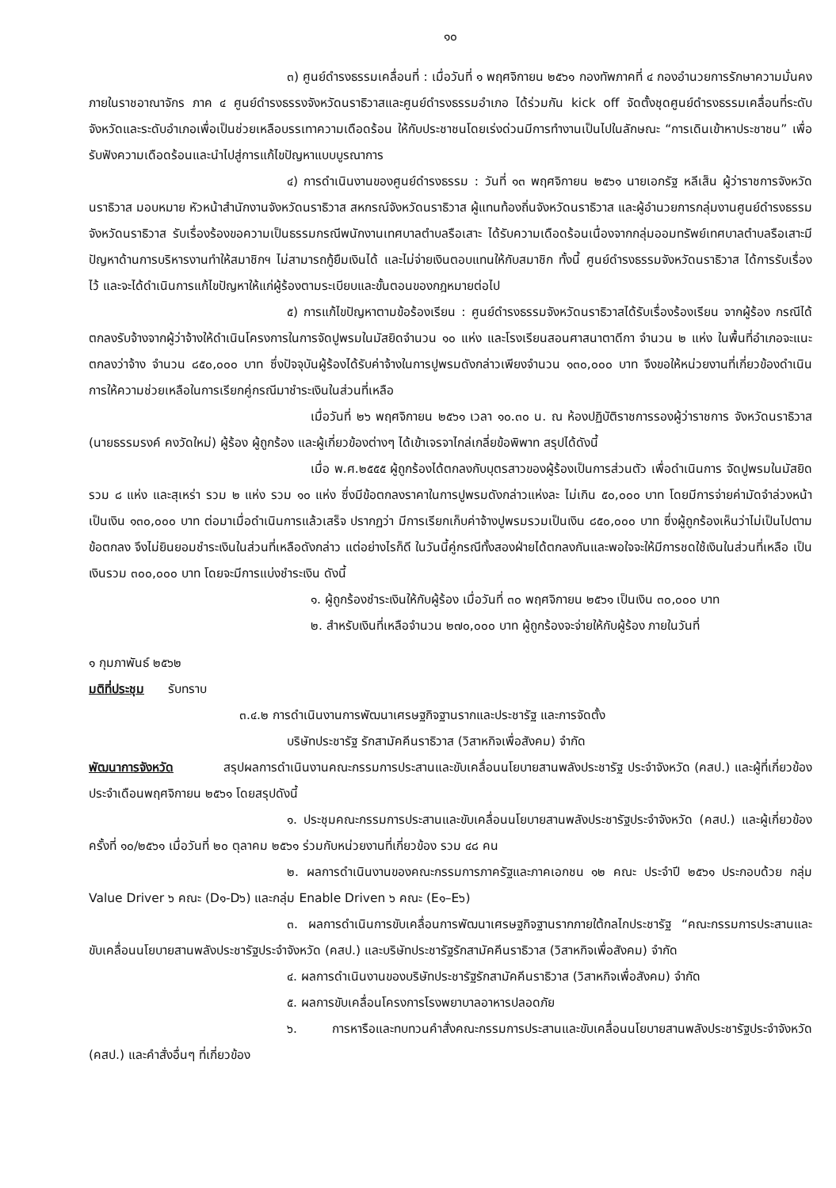๑๐
๓) ศูนย์ดำรงธรรมเคลื่อนที่ : เมื่อวันที่ ๑ พฤศจิกายน ๒๕๖๑ กองทัพภาคที่ ๔ กองอำนวยการรักษาความมั่นคงภายในราชอาณาจักร ภาค ๔ ศูนย์ดำรงธรรงจังหวัดนราธิวาสและศูนย์ดำรงธรรมอำเภอ ได้ร่วมกัน kick off จัดตั้งชุดศูนย์ดำรงธรรมเคลื่อนที่ระดับจังหวัดและระดับอำเภอเพื่อเป็นช่วยเหลือบรรเทาความเดือดร้อน ให้กับประชาชนโดยเร่งด่วนมีการทำงานเป็นไปในลักษณะ “การเดินเข้าหาประชาชน” เพื่อรับฟังความเดือดร้อนและนำไปสู่การแก้ไขปัญหาแบบบูรณาการ
๔) การดำเนินงานของศูนย์ดำรงธรรม : วันที่ ๑๓ พฤศจิกายน ๒๕๖๑ นายเอกรัฐ หลีเส็น ผู้ว่าราชการจังหวัดนราธิวาส มอบหมาย หัวหน้าสำนักงานจังหวัดนราธิวาส สหกรณ์จังหวัดนราธิวาส ผู้แทนท้องถิ่นจังหวัดนราธิวาส และผู้อำนวยการกลุ่มงานศูนย์ดำรงธรรมจังหวัดนราธิวาส รับเรื่องร้องขอความเป็นธรรมกรณีพนักงานเทศบาลตำบลรือเสาะ ได้รับความเดือดร้อนเนื่องจากกลุ่มออมทรัพย์เทศบาลตำบลรือเสาะมีปัญหาด้านการบริหารงานทำให้สมาชิกฯ ไม่สามารถกู้ยืมเงินได้ และไม่จ่ายเงินตอบแทนให้กับสมาชิก ทั้งนี้ ศูนย์ดำรงธรรมจังหวัดนราธิวาส ได้การรับเรื่องไว้ และจะได้ดำเนินการแก้ไขปัญหาให้แก่ผู้ร้องตามระเบียบและขั้นตอนของกฎหมายต่อไป
๕) การแก้ไขปัญหาตามข้อร้องเรียน : ศูนย์ดำรงธรรมจังหวัดนราธิวาสได้รับเรื่องร้องเรียน จากผู้ร้อง กรณีได้ตกลงรับจ้างจากผู้ว่าจ้างให้ดำเนินโครงการในการจัดปูพรมในมัสยิดจำนวน ๑๐ แห่ง และโรงเรียนสอนศาสนาตาดีกา จำนวน ๒ แห่ง ในพื้นที่อำเภอจะแนะ ตกลงว่าจ้าง จำนวน ๘๕๐,๐๐๐ บาท ซึ่งปัจจุบันผู้ร้องได้รับค่าจ้างในการปูพรมดังกล่าวเพียงจำนวน ๑๓๐,๐๐๐ บาท จึงขอให้หน่วยงานที่เกี่ยวข้องดำเนินการให้ความช่วยเหลือในการเรียกคู่กรณีมาชำระเงินในส่วนที่เหลือ
เมื่อวันที่ ๒๖ พฤศจิกายน ๒๕๖๑ เวลา ๑๐.๓๐ น. ณ ห้องปฏิบัติราชการรองผู้ว่าราชการ จังหวัดนราธิวาส (นายธรรมรงค์ คงวัดใหม่) ผู้ร้อง ผู้ถูกร้อง และผู้เกี่ยวข้องต่างๆ ได้เข้าเจรจาไกล่เกลี่ยข้อพิพาท สรุปได้ดังนี้
เมื่อ พ.ศ.๒๕๕๕ ผู้ถูกร้องได้ตกลงกับบุตรสาวของผู้ร้องเป็นการส่วนตัว เพื่อดำเนินการ จัดปูพรมในมัสยิด รวม ๘ แห่ง และสุเหร่า รวม ๒ แห่ง รวม ๑๐ แห่ง ซึ่งมีข้อตกลงราคาในการปูพรมดังกล่าวแห่งละ ไม่เกิน ๕๐,๐๐๐ บาท โดยมีการจ่ายค่ามัดจำล่วงหน้า เป็นเงิน ๑๓๐,๐๐๐ บาท ต่อมาเมื่อดำเนินการแล้วเสร็จ ปรากฏว่า มีการเรียกเก็บค่าจ้างปูพรมรวมเป็นเงิน ๘๕๐,๐๐๐ บาท ซึ่งผู้ถูกร้องเห็นว่าไม่เป็นไปตามข้อตกลง จึงไม่ยินยอมชำระเงินในส่วนที่เหลือดังกล่าว แต่อย่างไรก็ดี ในวันนี้คู่กรณีทั้งสองฝ่ายได้ตกลงกันและพอใจจะให้มีการชดใช้เงินในส่วนที่เหลือ เป็นเงินรวม ๓๐๐,๐๐๐ บาท โดยจะมีการแบ่งชำระเงิน ดังนี้
๑. ผู้ถูกร้องชำระเงินให้กับผู้ร้อง เมื่อวันที่ ๓๐ พฤศจิกายน ๒๕๖๑ เป็นเงิน ๓๐,๐๐๐ บาท
๒. สำหรับเงินที่เหลือจำนวน ๒๗๐,๐๐๐ บาท ผู้ถูกร้องจะจ่ายให้กับผู้ร้อง ภายในวันที่
๑ กุมภาพันธ์ ๒๕๖๒
มติที่ประชุม รับทราบ
๓.๔.๒ การดำเนินงานการพัฒนาเศรษฐกิจฐานรากและประชารัฐ และการจัดตั้ง
บริษัทประชารัฐ รักสามัคคีนราธิวาส (วิสาหกิจเพื่อสังคม) จำกัด
พัฒนาการจังหวัด สรุปผลการดำเนินงานคณะกรรมการประสานและขับเคลื่อนนโยบายสานพลังประชารัฐ ประจำจังหวัด (คสป.) และผู้ที่เกี่ยวข้อง ประจำเดือนพฤศจิกายน ๒๕๖๑ โดยสรุปดังนี้
๑. ประชุมคณะกรรมการประสานและขับเคลื่อนนโยบายสานพลังประชารัฐประจำจังหวัด (คสป.) และผู้เกี่ยวข้อง ครั้งที่ ๑๐/๒๕๖๑ เมื่อวันที่ ๒๐ ตุลาคม ๒๕๖๑ ร่วมกับหน่วยงานที่เกี่ยวข้อง รวม ๔๘ คน
๒. ผลการดำเนินงานของคณะกรรมการภาครัฐและภาคเอกชน ๑๒ คณะ ประจำปี ๒๕๖๑ ประกอบด้วย กลุ่ม Value Driver ๖ คณะ (D๑-D๖) และกลุ่ม Enable Driven ๖ คณะ (E๑–E๖)
๓. ผลการดำเนินการขับเคลื่อนการพัฒนาเศรษฐกิจฐานรากภายใต้กลไกประชารัฐ “คณะกรรมการประสานและขับเคลื่อนนโยบายสานพลังประชารัฐประจำจังหวัด (คสป.) และบริษัทประชารัฐรักสามัคคีนราธิวาส (วิสาหกิจเพื่อสังคม) จำกัด
๔. ผลการดำเนินงานของบริษัทประชารัฐรักสามัคคีนราธิวาส (วิสาหกิจเพื่อสังคม) จำกัด
๕. ผลการขับเคลื่อนโครงการโรงพยาบาลอาหารปลอดภัย
๖. การหารือและทบทวนคำสั่งคณะกรรมการประสานและขับเคลื่อนนโยบายสานพลังประชารัฐประจำจังหวัด (คสป.) และคำสั่งอื่นๆ ที่เกี่ยวข้อง